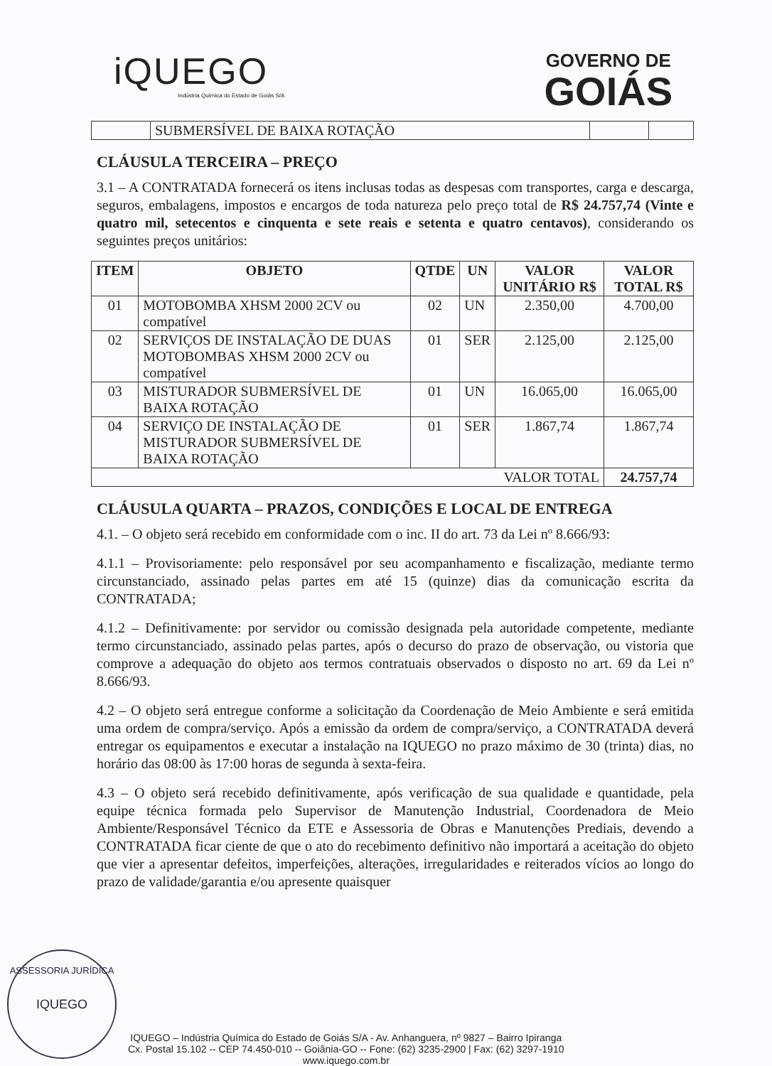iQUEGO
Indústria Química do Estado de Goiás S/A
GOVERNO DE
GOIÁS
| | SUBMERSÍVEL DE BAIXA ROTAÇÃO | | |
CLÁUSULA TERCEIRA – PREÇO
3.1 – A CONTRATADA fornecerá os itens inclusas todas as despesas com transportes, carga e descarga, seguros, embalagens, impostos e encargos de toda natureza pelo preço total de R$ 24.757,74 (Vinte e quatro mil, setecentos e cinquenta e sete reais e setenta e quatro centavos), considerando os seguintes preços unitários:
| ITEM | OBJETO | QTDE | UN | VALOR UNITÁRIO R$ | VALOR TOTAL R$ |
| --- | --- | --- | --- | --- | --- |
| 01 | MOTOBOMBA XHSM 2000 2CV ou compatível | 02 | UN | 2.350,00 | 4.700,00 |
| 02 | SERVIÇOS DE INSTALAÇÃO DE DUAS MOTOBOMBAS XHSM 2000 2CV ou compatível | 01 | SER | 2.125,00 | 2.125,00 |
| 03 | MISTURADOR SUBMERSÍVEL DE BAIXA ROTAÇÃO | 01 | UN | 16.065,00 | 16.065,00 |
| 04 | SERVIÇO DE INSTALAÇÃO DE MISTURADOR SUBMERSÍVEL DE BAIXA ROTAÇÃO | 01 | SER | 1.867,74 | 1.867,74 |
| VALOR TOTAL | | | | | 24.757,74 |
CLÁUSULA QUARTA – PRAZOS, CONDIÇÕES E LOCAL DE ENTREGA
4.1. – O objeto será recebido em conformidade com o inc. II do art. 73 da Lei nº 8.666/93:
4.1.1 – Provisoriamente: pelo responsável por seu acompanhamento e fiscalização, mediante termo circunstanciado, assinado pelas partes em até 15 (quinze) dias da comunicação escrita da CONTRATADA;
4.1.2 – Definitivamente: por servidor ou comissão designada pela autoridade competente, mediante termo circunstanciado, assinado pelas partes, após o decurso do prazo de observação, ou vistoria que comprove a adequação do objeto aos termos contratuais observados o disposto no art. 69 da Lei nº 8.666/93.
4.2 – O objeto será entregue conforme a solicitação da Coordenação de Meio Ambiente e será emitida uma ordem de compra/serviço. Após a emissão da ordem de compra/serviço, a CONTRATADA deverá entregar os equipamentos e executar a instalação na IQUEGO no prazo máximo de 30 (trinta) dias, no horário das 08:00 às 17:00 horas de segunda à sexta-feira.
4.3 – O objeto será recebido definitivamente, após verificação de sua qualidade e quantidade, pela equipe técnica formada pelo Supervisor de Manutenção Industrial, Coordenadora de Meio Ambiente/Responsável Técnico da ETE e Assessoria de Obras e Manutenções Prediais, devendo a CONTRATADA ficar ciente de que o ato do recebimento definitivo não importará a aceitação do objeto que vier a apresentar defeitos, imperfeições, alterações, irregularidades e reiterados vícios ao longo do prazo de validade/garantia e/ou apresente quaisquer
ASSESSORIA JURÍDICA
IQUEGO
IQUEGO – Indústria Química do Estado de Goiás S/A - Av. Anhanguera, nº 9827 – Bairro Ipiranga
Cx. Postal 15.102 -- CEP 74.450-010 -- Goiânia-GO -- Fone: (62) 3235-2900 | Fax: (62) 3297-1910
www.iquego.com.br